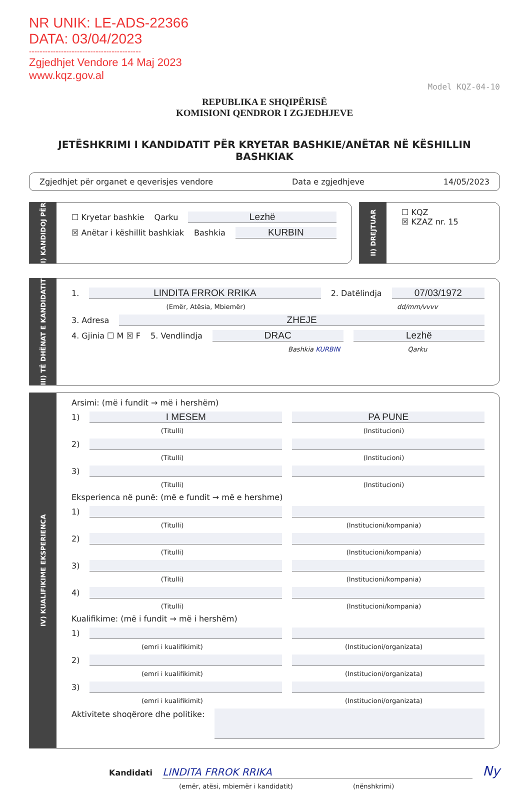NR UNIK: LE-ADS-22366
DATA: 03/04/2023
------------------------------------------
Zgjedhjet Vendore 14 Maj 2023
www.kqz.gov.al
Model KQZ-04-10
REPUBLIKA E SHQIPËRISË
KOMISIONI QENDROR I ZGJEDHJEVE
JETËSHKRIMI I KANDIDATIT PËR KRYETAR BASHKIE/ANËTAR NË KËSHILLIN BASHKIAK
Zgjedhjet për organet e qeverisjes vendore Data e zgjedhjeve 14/05/2023
I) KANDIDOJ PËR
☐ Kryetar bashkie Qarku Lezhë
☒ Anëtar i këshillit bashkiak Bashkia KURBIN
II) DREJTUAR
☐ KQZ
☒ KZAZ nr. 15
III) TË DHËNAT E KANDIDATIT
1. LINDITA FRROK RRIKA 2. Datëlindja 07/03/1972
(Emër, Atësia, Mbiemër) dd/mm/vvvv
3. Adresa ZHEJE
4. Gjinia ☐ M ☒ F 5. Vendlindja DRAC Lezhë
Bashkia KURBIN Qarku
IV) KUALIFIKIME EKSPERIENCA
Arsimi: (më i fundit → më i hershëm)
1) I MESEM PA PUNE
(Titulli) (Institucioni)
2)
(Titulli) (Institucioni)
3)
(Titulli) (Institucioni)
Eksperienca në punë: (më e fundit → më e hershme)
1)
(Titulli) (Institucioni/kompania)
2)
(Titulli) (Institucioni/kompania)
3)
(Titulli) (Institucioni/kompania)
4)
(Titulli) (Institucioni/kompania)
Kualifikime: (më i fundit → më i hershëm)
1)
(emri i kualifikimit) (Institucioni/organizata)
2)
(emri i kualifikimit) (Institucioni/organizata)
3)
(emri i kualifikimit) (Institucioni/organizata)
Aktivitete shoqërore dhe politike:
Kandidati LINDITA FRROK RRIKA Ny
(emër, atësi, mbiemër i kandidatit) (nënshkrimi)